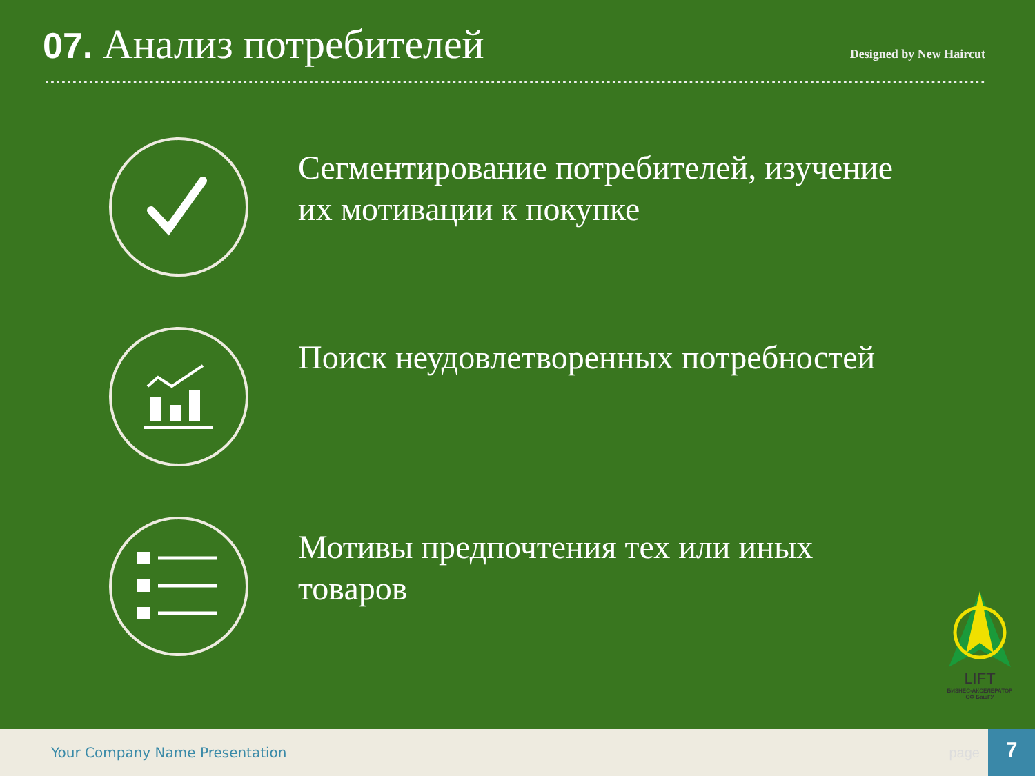07. Анализ потребителей
Designed by New Haircut
Сегментирование потребителей, изучение их мотивации к покупке
Поиск неудовлетворенных потребностей
Мотивы предпочтения тех или иных товаров
LIFT
БИЗНЕС-АКСЕЛЕРАТОР
СФ БашГУ
Your Company Name Presentation page
7